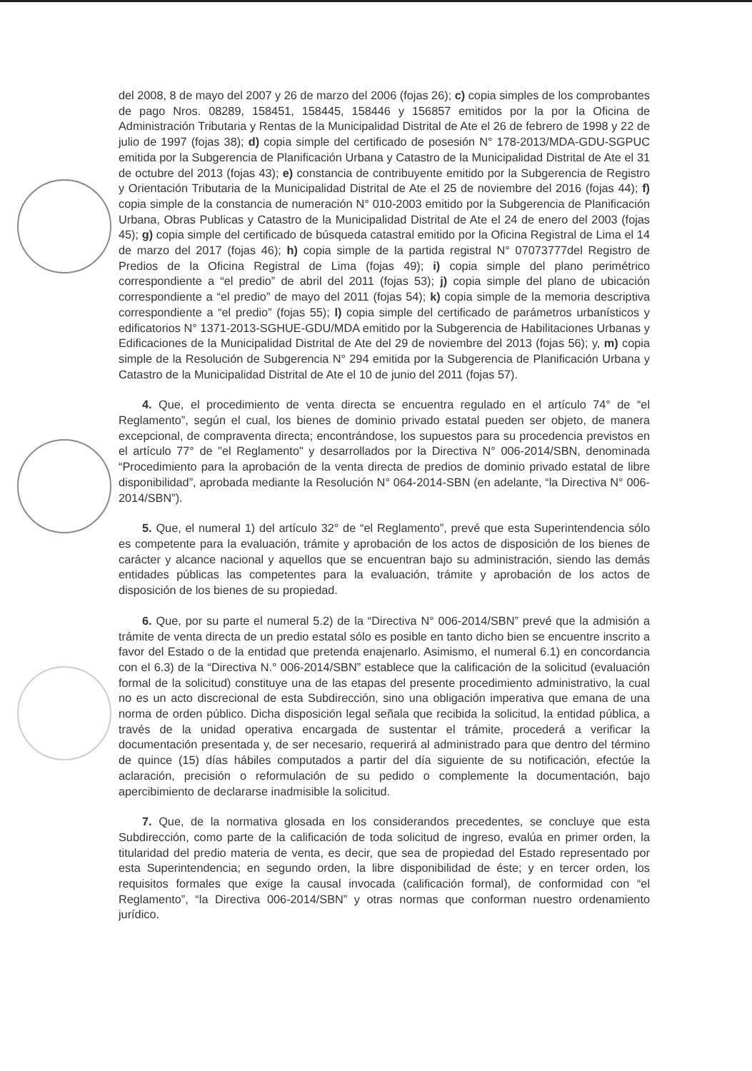del 2008, 8 de mayo del 2007 y 26 de marzo del 2006 (fojas 26); c) copia simples de los comprobantes de pago Nros. 08289, 158451, 158445, 158446 y 156857 emitidos por la por la Oficina de Administración Tributaria y Rentas de la Municipalidad Distrital de Ate el 26 de febrero de 1998 y 22 de julio de 1997 (fojas 38); d) copia simple del certificado de posesión N° 178-2013/MDA-GDU-SGPUC emitida por la Subgerencia de Planificación Urbana y Catastro de la Municipalidad Distrital de Ate el 31 de octubre del 2013 (fojas 43); e) constancia de contribuyente emitido por la Subgerencia de Registro y Orientación Tributaria de la Municipalidad Distrital de Ate el 25 de noviembre del 2016 (fojas 44); f) copia simple de la constancia de numeración N° 010-2003 emitido por la Subgerencia de Planificación Urbana, Obras Publicas y Catastro de la Municipalidad Distrital de Ate el 24 de enero del 2003 (fojas 45); g) copia simple del certificado de búsqueda catastral emitido por la Oficina Registral de Lima el 14 de marzo del 2017 (fojas 46); h) copia simple de la partida registral N° 07073777del Registro de Predios de la Oficina Registral de Lima (fojas 49); i) copia simple del plano perimétrico correspondiente a “el predio” de abril del 2011 (fojas 53); j) copia simple del plano de ubicación correspondiente a “el predio” de mayo del 2011 (fojas 54); k) copia simple de la memoria descriptiva correspondiente a “el predio” (fojas 55); l) copia simple del certificado de parámetros urbanísticos y edificatorios N° 1371-2013-SGHUE-GDU/MDA emitido por la Subgerencia de Habilitaciones Urbanas y Edificaciones de la Municipalidad Distrital de Ate del 29 de noviembre del 2013 (fojas 56); y, m) copia simple de la Resolución de Subgerencia N° 294 emitida por la Subgerencia de Planificación Urbana y Catastro de la Municipalidad Distrital de Ate el 10 de junio del 2011 (fojas 57).
4. Que, el procedimiento de venta directa se encuentra regulado en el artículo 74° de “el Reglamento”, según el cual, los bienes de dominio privado estatal pueden ser objeto, de manera excepcional, de compraventa directa; encontrándose, los supuestos para su procedencia previstos en el artículo 77° de "el Reglamento" y desarrollados por la Directiva N° 006-2014/SBN, denominada “Procedimiento para la aprobación de la venta directa de predios de dominio privado estatal de libre disponibilidad”, aprobada mediante la Resolución N° 064-2014-SBN (en adelante, “la Directiva N° 006-2014/SBN”).
5. Que, el numeral 1) del artículo 32° de “el Reglamento”, prevé que esta Superintendencia sólo es competente para la evaluación, trámite y aprobación de los actos de disposición de los bienes de carácter y alcance nacional y aquellos que se encuentran bajo su administración, siendo las demás entidades públicas las competentes para la evaluación, trámite y aprobación de los actos de disposición de los bienes de su propiedad.
6. Que, por su parte el numeral 5.2) de la “Directiva N° 006-2014/SBN” prevé que la admisión a trámite de venta directa de un predio estatal sólo es posible en tanto dicho bien se encuentre inscrito a favor del Estado o de la entidad que pretenda enajenarlo. Asimismo, el numeral 6.1) en concordancia con el 6.3) de la “Directiva N.° 006-2014/SBN” establece que la calificación de la solicitud (evaluación formal de la solicitud) constituye una de las etapas del presente procedimiento administrativo, la cual no es un acto discrecional de esta Subdirección, sino una obligación imperativa que emana de una norma de orden público. Dicha disposición legal señala que recibida la solicitud, la entidad pública, a través de la unidad operativa encargada de sustentar el trámite, procederá a verificar la documentación presentada y, de ser necesario, requerirá al administrado para que dentro del término de quince (15) días hábiles computados a partir del día siguiente de su notificación, efectúe la aclaración, precisión o reformulación de su pedido o complemente la documentación, bajo apercibimiento de declararse inadmisible la solicitud.
7. Que, de la normativa glosada en los considerandos precedentes, se concluye que esta Subdirección, como parte de la calificación de toda solicitud de ingreso, evalúa en primer orden, la titularidad del predio materia de venta, es decir, que sea de propiedad del Estado representado por esta Superintendencia; en segundo orden, la libre disponibilidad de éste; y en tercer orden, los requisitos formales que exige la causal invocada (calificación formal), de conformidad con “el Reglamento”, “la Directiva 006-2014/SBN” y otras normas que conforman nuestro ordenamiento jurídico.